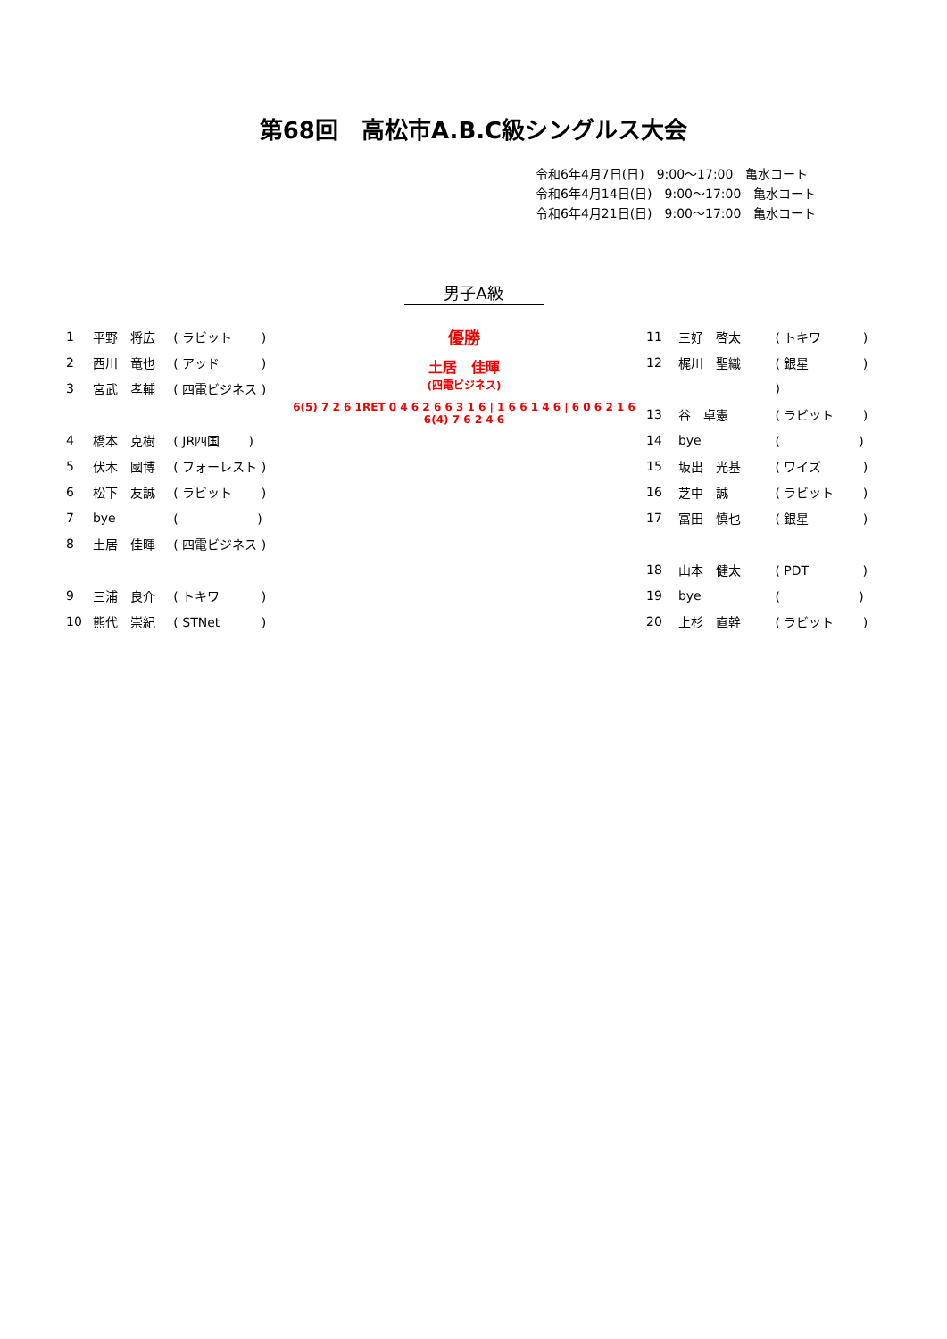第68回　高松市A.B.C級シングルス大会
令和6年4月7日(日)　9:00〜17:00　亀水コート
令和6年4月14日(日)　9:00〜17:00　亀水コート
令和6年4月21日(日)　9:00〜17:00　亀水コート
男子A級
| 1 | 平野 将広 | ( ラビット ) |
| 2 | 西川 竜也 | ( アッド ) |
| 3 | 宮武 孝輔 | ( 四電ビジネス ) |
| 4 | 橋本 克樹 | ( JR四国 ) |
| 5 | 伏木 國博 | ( フォーレスト ) |
| 6 | 松下 友誠 | ( ラビット ) |
| 7 | bye | ( ) |
| 8 | 土居 佳暉 | ( 四電ビジネス ) |
| 9 | 三浦 良介 | ( トキワ ) |
| 10 | 熊代 崇紀 | ( STNet ) |
優勝
土居　佳暉
(四電ビジネス)
6(5) 7 2 6 1RET 0 4 6 2 6 6 3 1 6 | 1 6 6 1 4 6 | 6 0 6 2 1 6 6(4) 7 6 2 4 6
| 11 | 三好 啓太 | ( トキワ ) |
| 12 | 梶川 聖織 | ( 銀星 ) |
| | | ) |
| 13 | 谷 卓憲 | ( ラビット ) |
| 14 | bye | ( ) |
| 15 | 坂出 光基 | ( ワイズ ) |
| 16 | 芝中 誠 | ( ラビット ) |
| 17 | 冨田 慎也 | ( 銀星 ) |
| 18 | 山本 健太 | ( PDT ) |
| 19 | bye | ( ) |
| 20 | 上杉 直幹 | ( ラビット ) |